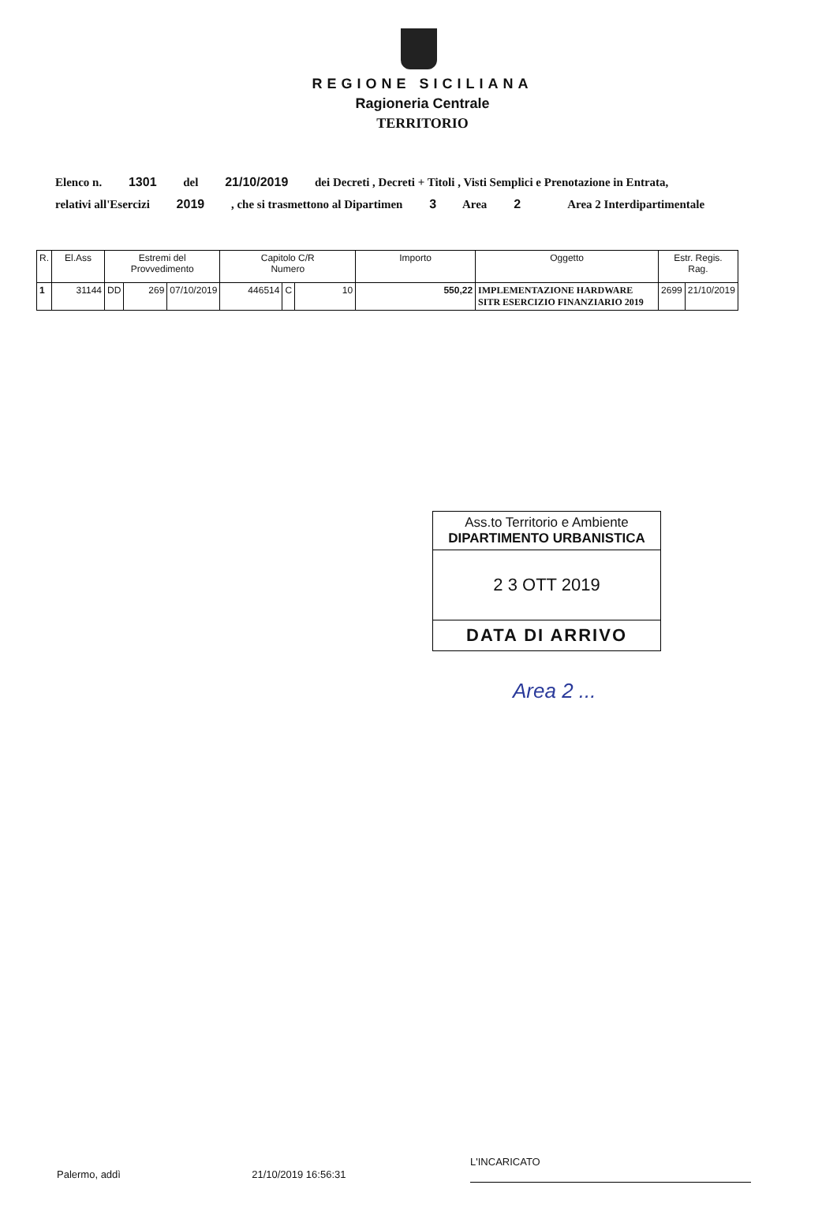REGIONE SICILIANA
Ragioneria Centrale
TERRITORIO
Elenco n. 1301 del 21/10/2019 dei Decreti , Decreti + Titoli , Visti Semplici e Prenotazione in Entrata,
relativi all'Esercizi 2019 , che si trasmettono al Dipartimen 3 Area 2 Area 2 Interdipartimentale
| R. | El.Ass | Estremi del Provvedimento | | | Capitolo C/R Numero | | | Importo | Oggetto | Estr. Regis. Rag. | |
| --- | --- | --- | --- | --- | --- | --- | --- | --- | --- | --- | --- |
| 1 | 31144 | DD | 269 | 07/10/2019 | 446514 | C | 10 | 550,22 | IMPLEMENTAZIONE HARDWARE SITR ESERCIZIO FINANZIARIO 2019 | 2699 | 21/10/2019 |
Ass.to Territorio e Ambiente
DIPARTIMENTO URBANISTICA
2 3 OTT 2019
DATA DI ARRIVO
Area 2 ...
Palermo, addì 21/10/2019 16:56:31 L'INCARICATO